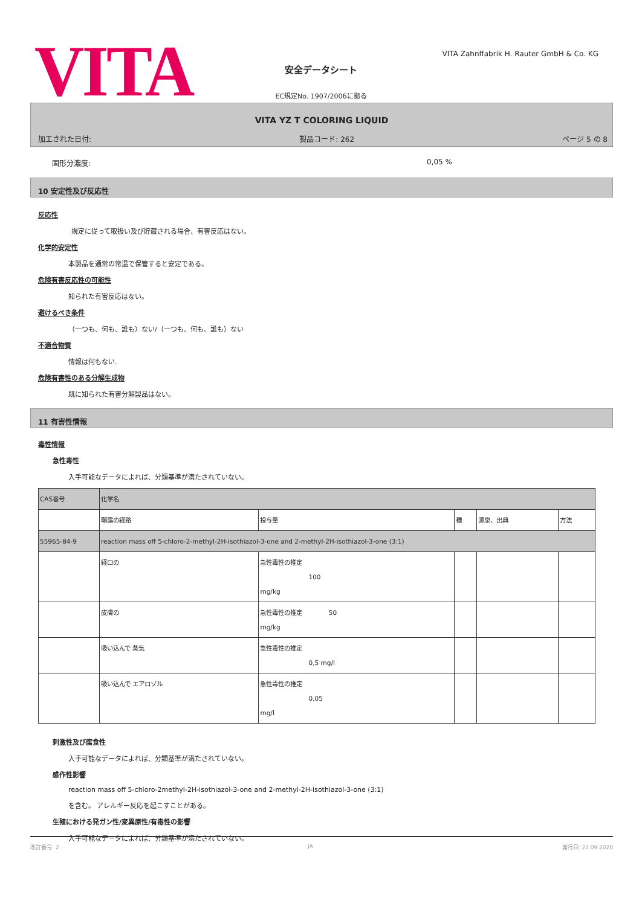VITA
VITA Zahnffabrik H. Rauter GmbH & Co. KG
安全データシート
EC規定No. 1907/2006に拠る
VITA YZ T COLORING LIQUID
加工された日付: 製品コード: 262 ページ 5 の 8
固形分濃度: 0,05 %
10 安定性及び反応性
反応性
規定に従って取扱い及び貯蔵される場合、有害反応はない。
化学的安定性
本製品を通常の常温で保管すると安定である。
危険有害反応性の可能性
知られた有害反応はない。
避けるべき条件
（一つも、何も、誰も）ない/（一つも、何も、誰も）ない
不適合物質
情報は何もない.
危険有害性のある分解生成物
既に知られた有害分解製品はない。
11 有害性情報
毒性情報
急性毒性
入手可能なデータによれば、分類基準が満たされていない。
| CAS番号 | 化学名 | | | | |
| | 曝露の経路 | 投与量 | 種 | 源泉、出典 | 方法 |
| 55965-84-9 | reaction mass off 5-chloro-2-methyl-2H-isothiazol-3-one and 2-methyl-2H-isothiazol-3-one (3:1) | | | | |
| | 経口の | 急性毒性の推定 100 mg/kg | | | |
| | 皮膚の | 急性毒性の推定 50 mg/kg | | | |
| | 吸い込んで 蒸気 | 急性毒性の推定 0,5 mg/l | | | |
| | 吸い込んで エアロゾル | 急性毒性の推定 0,05 mg/l | | | |
刺激性及び腐食性
入手可能なデータによれば、分類基準が満たされていない。
感作性影響
reaction mass off 5-chloro-2methyl-2H-isothiazol-3-one and 2-methyl-2H-isothiazol-3-one (3:1)
を含む。 アレルギー反応を起こすことがある。
生殖における発ガン性/変異原性/有毒性の影響
入手可能なデータによれば、分類基準が満たされていない。
改訂番号: 2 JA 発行日: 22.09.2020